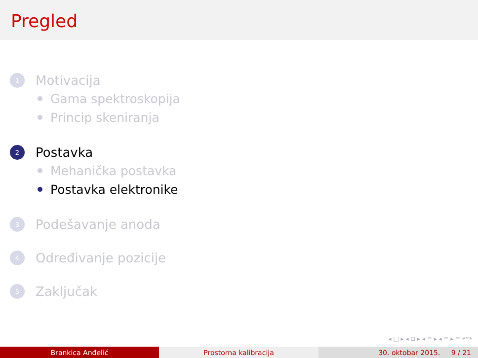Pregled
1 Motivacija
Gama spektroskopija
Princip skeniranja
2 Postavka
Mehanička postavka
Postavka elektronike
3 Podešavanje anoda
4 Određivanje pozicije
5 Zaključak
◂ □ ▸ ◂ ⊡ ▸ ◂ ≡ ▸ ◂ ≡ ▸ ≡ ↶↷
Brankica Anđelić Prostorna kalibracija 30. oktobar 2015. 9 / 21